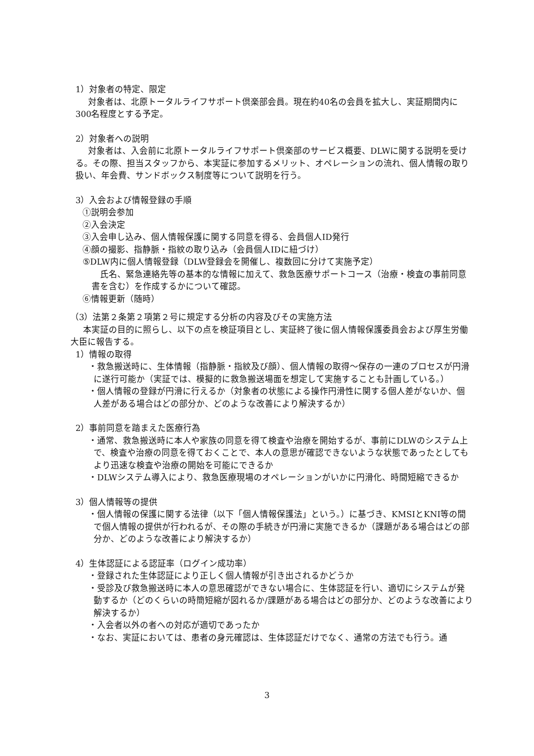1）対象者の特定、限定
対象者は、北原トータルライフサポート倶楽部会員。現在約40名の会員を拡大し、実証期間内に300名程度とする予定。
2）対象者への説明
対象者は、入会前に北原トータルライフサポート倶楽部のサービス概要、DLWに関する説明を受ける。その際、担当スタッフから、本実証に参加するメリット、オペレーションの流れ、個人情報の取り扱い、年会費、サンドボックス制度等について説明を行う。
3）入会および情報登録の手順
①説明会参加
②入会決定
③入会申し込み、個人情報保護に関する同意を得る、会員個人ID発行
④顔の撮影、指静脈・指紋の取り込み（会員個人IDに紐づけ）
⑤DLW内に個人情報登録（DLW登録会を開催し、複数回に分けて実施予定）
氏名、緊急連絡先等の基本的な情報に加えて、救急医療サポートコース（治療・検査の事前同意書を含む）を作成するかについて確認。
⑥情報更新（随時）
（3）法第２条第２項第２号に規定する分析の内容及びその実施方法
本実証の目的に照らし、以下の点を検証項目とし、実証終了後に個人情報保護委員会および厚生労働大臣に報告する。
1）情報の取得
・救急搬送時に、生体情報（指静脈・指紋及び顔）、個人情報の取得～保存の一連のプロセスが円滑に遂行可能か（実証では、模擬的に救急搬送場面を想定して実施することも計画している。）
・個人情報の登録が円滑に行えるか（対象者の状態による操作円滑性に関する個人差がないか、個人差がある場合はどの部分か、どのような改善により解決するか）
2）事前同意を踏まえた医療行為
・通常、救急搬送時に本人や家族の同意を得て検査や治療を開始するが、事前にDLWのシステム上で、検査や治療の同意を得ておくことで、本人の意思が確認できないような状態であったとしてもより迅速な検査や治療の開始を可能にできるか
・DLWシステム導入により、救急医療現場のオペレーションがいかに円滑化、時間短縮できるか
3）個人情報等の提供
・個人情報の保護に関する法律（以下「個人情報保護法」という。）に基づき、KMSIとKNI等の間で個人情報の提供が行われるが、その際の手続きが円滑に実施できるか（課題がある場合はどの部分か、どのような改善により解決するか）
4）生体認証による認証率（ログイン成功率）
・登録された生体認証により正しく個人情報が引き出されるかどうか
・受診及び救急搬送時に本人の意思確認ができない場合に、生体認証を行い、適切にシステムが発動するか（どのくらいの時簡短縮が図れるか/課題がある場合はどの部分か、どのような改善により解決するか）
・入会者以外の者への対応が適切であったか
・なお、実証においては、患者の身元確認は、生体認証だけでなく、通常の方法でも行う。通
3